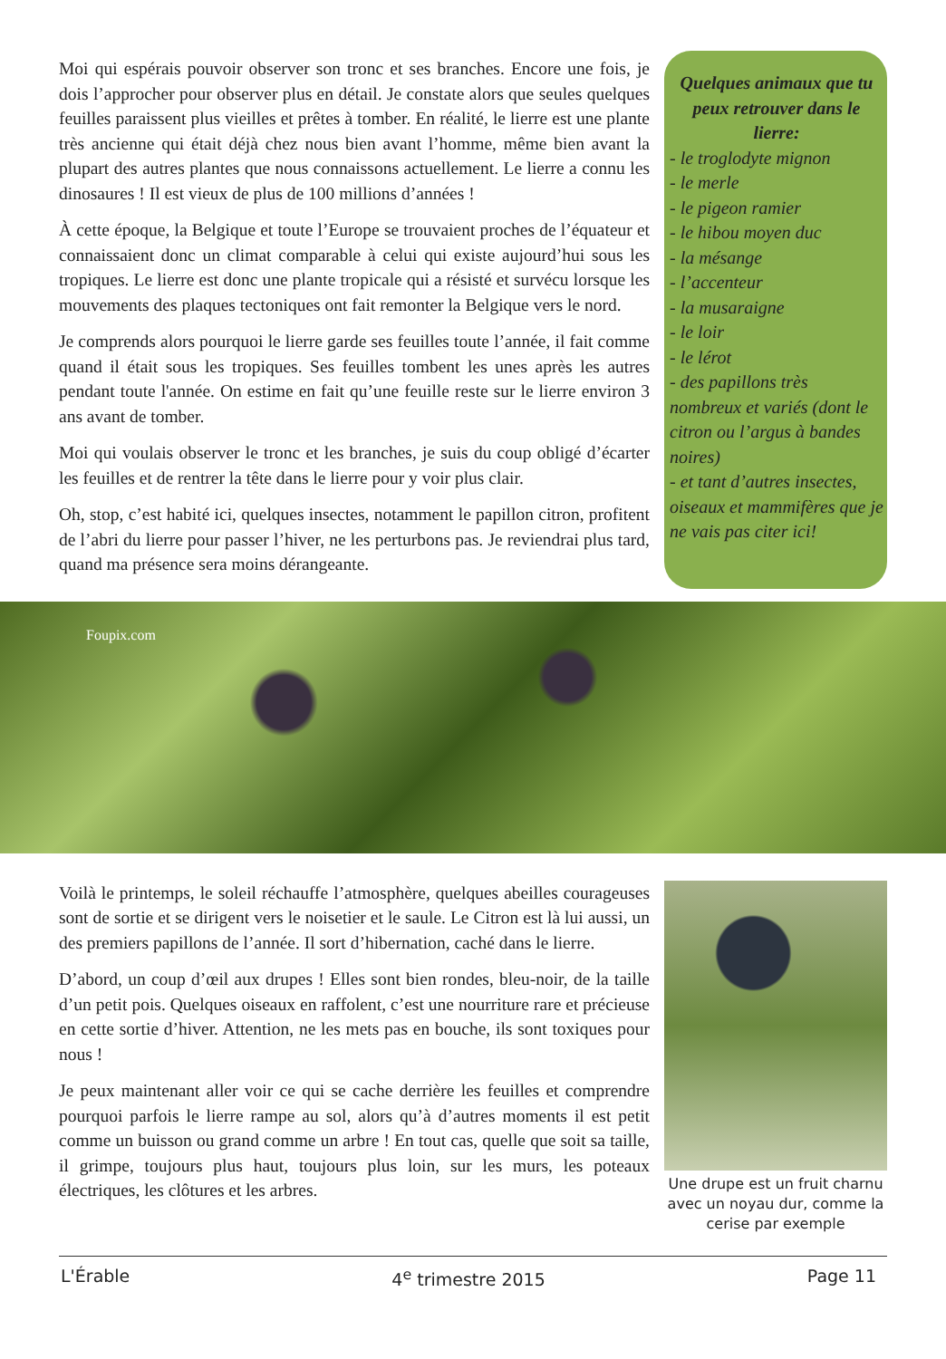Moi qui espérais pouvoir observer son tronc et ses branches. Encore une fois, je dois l’approcher pour observer plus en détail. Je constate alors que seules quelques feuilles paraissent plus vieilles et prêtes à tomber. En réalité, le lierre est une plante très ancienne qui était déjà chez nous bien avant l’homme, même bien avant la plupart des autres plantes que nous connaissons actuellement. Le lierre a connu les dinosaures ! Il est vieux de plus de 100 millions d’années !
À cette époque, la Belgique et toute l’Europe se trouvaient proches de l’équateur et connaissaient donc un climat comparable à celui qui existe aujourd’hui sous les tropiques. Le lierre est donc une plante tropicale qui a résisté et survécu lorsque les mouvements des plaques tectoniques ont fait remonter la Belgique vers le nord.
Je comprends alors pourquoi le lierre garde ses feuilles toute l’année, il fait comme quand il était sous les tropiques. Ses feuilles tombent les unes après les autres pendant toute l'année. On estime en fait qu’une feuille reste sur le lierre environ 3 ans avant de tomber.
Moi qui voulais observer le tronc et les branches, je suis du coup obligé d’écarter les feuilles et de rentrer la tête dans le lierre pour y voir plus clair.
Oh, stop, c’est habité ici, quelques insectes, notamment le papillon citron, profitent de l’abri du lierre pour passer l’hiver, ne les perturbons pas. Je reviendrai plus tard, quand ma présence sera moins dérangeante.
Quelques animaux que tu peux retrouver dans le lierre:
- le troglodyte mignon
- le merle
- le pigeon ramier
- le hibou moyen duc
- la mésange
- l’accenteur
- la musaraigne
- le loir
- le lérot
- des papillons très nombreux et variés (dont le citron ou l’argus à bandes noires)
- et tant d’autres insectes, oiseaux et mammifères que je ne vais pas citer ici!
Foupix.com
Voilà le printemps, le soleil réchauffe l’atmosphère, quelques abeilles courageuses sont de sortie et se dirigent vers le noisetier et le saule. Le Citron est là lui aussi, un des premiers papillons de l’année. Il sort d’hibernation, caché dans le lierre.
D’abord, un coup d’œil aux drupes ! Elles sont bien rondes, bleu-noir, de la taille d’un petit pois. Quelques oiseaux en raffolent, c’est une nourriture rare et précieuse en cette sortie d’hiver. Attention, ne les mets pas en bouche, ils sont toxiques pour nous !
Je peux maintenant aller voir ce qui se cache derrière les feuilles et comprendre pourquoi parfois le lierre rampe au sol, alors qu’à d’autres moments il est petit comme un buisson ou grand comme un arbre ! En tout cas, quelle que soit sa taille, il grimpe, toujours plus haut, toujours plus loin, sur les murs, les poteaux électriques, les clôtures et les arbres.
Une drupe est un fruit charnu avec un noyau dur, comme la cerise par exemple
L'Érable 4<sup>e</sup> trimestre 2015 Page 11